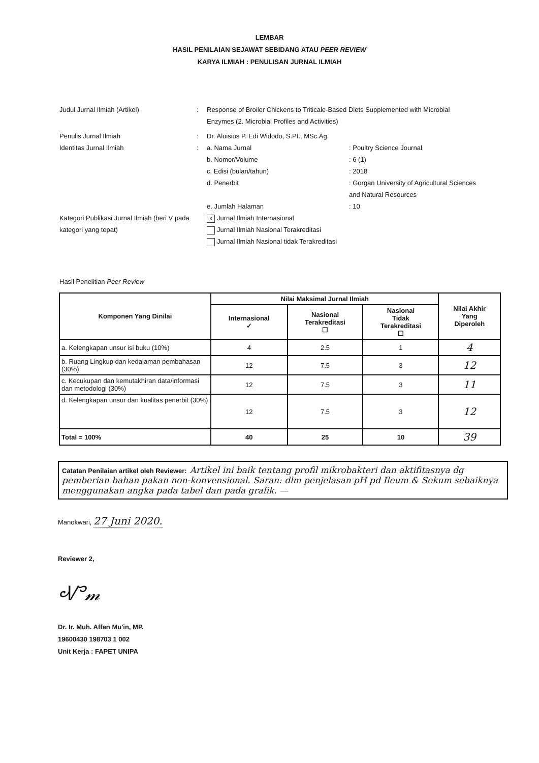LEMBAR
HASIL PENILAIAN SEJAWAT SEBIDANG ATAU PEER REVIEW
KARYA ILMIAH : PENULISAN JURNAL ILMIAH
Judul Jurnal Ilmiah (Artikel) : Response of Broiler Chickens to Triticale-Based Diets Supplemented with Microbial Enzymes (2. Microbial Profiles and Activities)
Penulis Jurnal Ilmiah : Dr. Aluisius P. Edi Widodo, S.Pt., MSc.Ag.
Identitas Jurnal Ilmiah : a. Nama Jurnal : Poultry Science Journal
b. Nomor/Volume : 6 (1)
c. Edisi (bulan/tahun) : 2018
d. Penerbit : Gorgan University of Agricultural Sciences and Natural Resources
e. Jumlah Halaman : 10
Kategori Publikasi Jurnal Ilmiah (beri V pada kategori yang tepat)
X Jurnal Ilmiah Internasional
Jurnal Ilmiah Nasional Terakreditasi
Jurnal Ilmiah Nasional tidak Terakreditasi
Hasil Penelitian Peer Review
| Komponen Yang Dinilai | Nilai Maksimal Jurnal Ilmiah | | | Nilai Akhir Yang Diperoleh |
| --- | --- | --- | --- | --- |
| | Internasional ✓ | Nasional Terakreditasi ☐ | Nasional Tidak Terakreditasi ☐ | |
| a. Kelengkapan unsur isi buku (10%) | 4 | 2.5 | 1 | 4 |
| b. Ruang Lingkup dan kedalaman pembahasan (30%) | 12 | 7.5 | 3 | 12 |
| c. Kecukupan dan kemutakhiran data/informasi dan metodologi (30%) | 12 | 7.5 | 3 | 11 |
| d. Kelengkapan unsur dan kualitas penerbit (30%) | 12 | 7.5 | 3 | 12 |
| Total = 100% | 40 | 25 | 10 | 39 |
Catatan Penilaian artikel oleh Reviewer: Artikel ini baik tentang profil mikrobakteri dan aktifitasnya dg pemberian bahan pakan non-konvensional. Saran: dlm penjelasan pH pd Ileum & Sekum sebaiknya menggunakan angka pada tabel dan pada grafik. —
Manokwari, 27 Juni 2020.
Reviewer 2,
Ꮙ𝓂
Dr. Ir. Muh. Affan Mu'in, MP.
19600430 198703 1 002
Unit Kerja : FAPET UNIPA